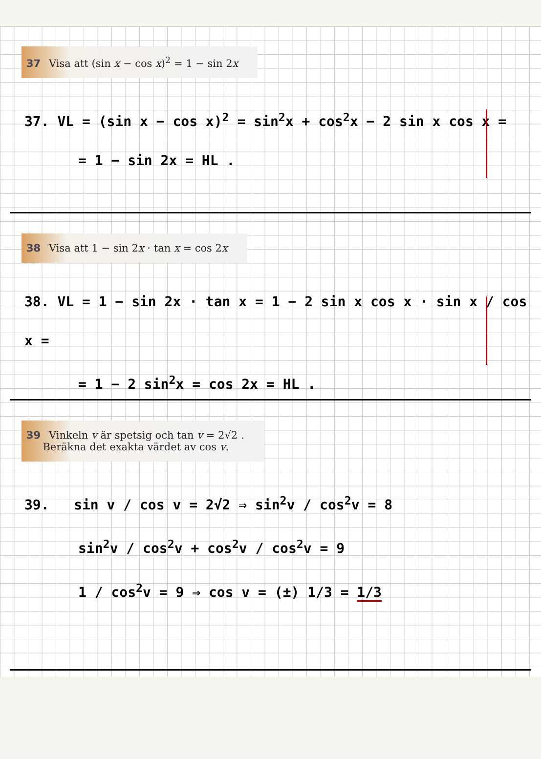37 Visa att (sin x − cos x)<sup>2</sup> = 1 − sin 2x
37. VL = (sin x − cos x)<sup>2</sup> = sin<sup>2</sup>x + cos<sup>2</sup>x − 2 sin x cos x =
= 1 − sin 2x = HL .
38 Visa att 1 − sin 2x · tan x = cos 2x
38. VL = 1 − sin 2x · tan x = 1 − 2 sin x cos x · sin x / cos x =
= 1 − 2 sin<sup>2</sup>x = cos 2x = HL .
39 Vinkeln v är spetsig och tan v = 2√2 .
Beräkna det exakta värdet av cos v.
39. sin v / cos v = 2√2 ⇒ sin<sup>2</sup>v / cos<sup>2</sup>v = 8
sin<sup>2</sup>v / cos<sup>2</sup>v + cos<sup>2</sup>v / cos<sup>2</sup>v = 9
1 / cos<sup>2</sup>v = 9 ⇒ cos v = (±) 1/3 = 1/3